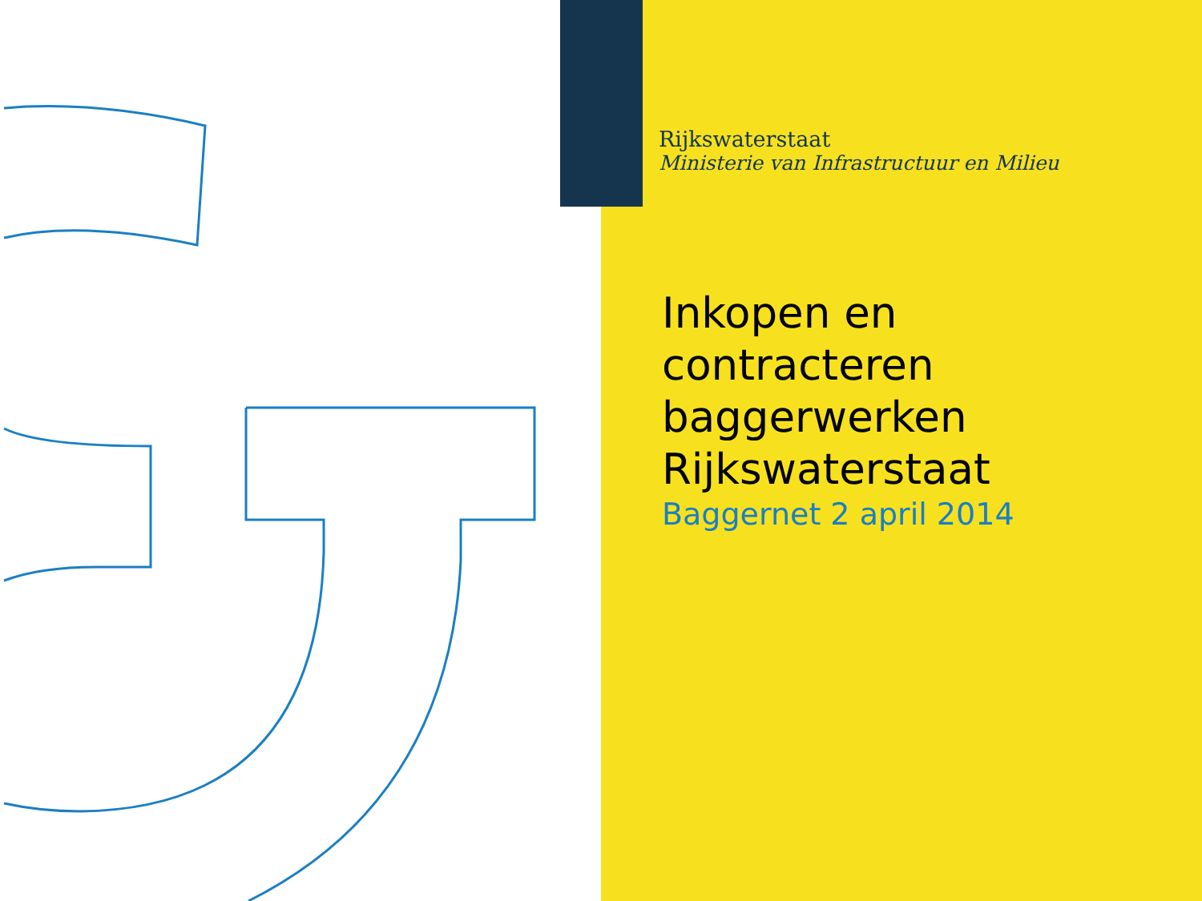Rijkswaterstaat
Ministerie van Infrastructuur en Milieu
Inkopen en
contracteren
baggerwerken
Rijkswaterstaat
Baggernet 2 april 2014